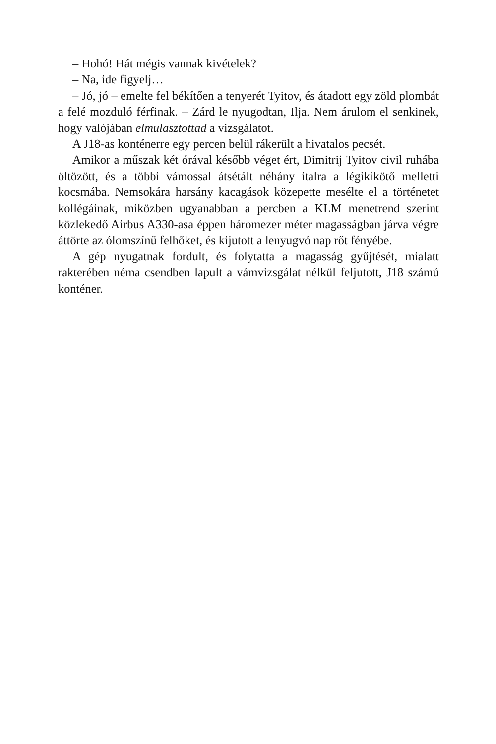– Hohó! Hát mégis vannak kivételek?
– Na, ide figyelj…
– Jó, jó – emelte fel békítően a tenyerét Tyitov, és átadott egy zöld plombát a felé mozduló férfinak. – Zárd le nyugodtan, Ilja. Nem árulom el senkinek, hogy valójában elmulasztottad a vizsgálatot.
A J18-as konténerre egy percen belül rákerült a hivatalos pecsét.
Amikor a műszak két órával később véget ért, Dimitrij Tyitov civil ruhába öltözött, és a többi vámossal átsétált néhány italra a légikikötő melletti kocsmába. Nemsokára harsány kacagások közepette mesélte el a történetet kollégáinak, miközben ugyanabban a percben a KLM menetrend szerint közlekedő Airbus A330-asa éppen háromezer méter magasságban járva végre áttörte az ólomszínű felhőket, és kijutott a lenyugvó nap rőt fényébe.
A gép nyugatnak fordult, és folytatta a magasság gyűjtését, mialatt rakterében néma csendben lapult a vámvizsgálat nélkül feljutott, J18 számú konténer.